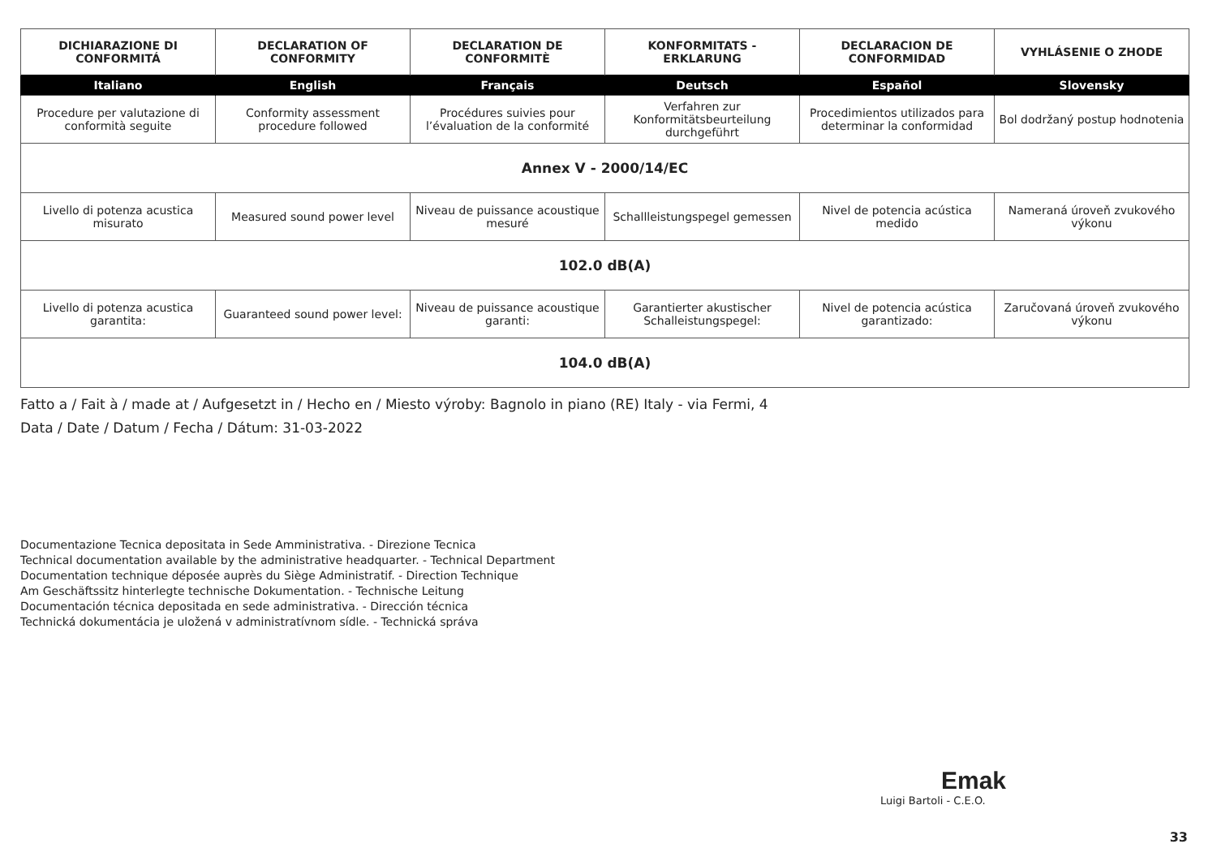| DICHIARAZIONE DI CONFORMITÁ | DECLARATION OF CONFORMITY | DECLARATION DE CONFORMITÈ | KONFORMITATS - ERKLARUNG | DECLARACION DE CONFORMIDAD | VYHLÁSENIE O ZHODE |
| --- | --- | --- | --- | --- | --- |
| Italiano | English | Français | Deutsch | Español | Slovensky |
| Procedure per valutazione di conformità seguite | Conformity assessment procedure followed | Procédures suivies pour l’évaluation de la conformité | Verfahren zur Konformitätsbeurteilung durchgeführt | Procedimientos utilizados para determinar la conformidad | Bol dodržaný postup hodnotenia |
| Annex V - 2000/14/EC | | | | | |
| Livello di potenza acustica misurato | Measured sound power level | Niveau de puissance acoustique mesuré | Schallleistungspegel gemessen | Nivel de potencia acústica medido | Nameraná úroveň zvukového výkonu |
| 102.0 dB(A) | | | | | |
| Livello di potenza acustica garantita: | Guaranteed sound power level: | Niveau de puissance acoustique garanti: | Garantierter akustischer Schalleistungspegel: | Nivel de potencia acústica garantizado: | Zaručovaná úroveň zvukového výkonu |
| 104.0 dB(A) | | | | | |
Fatto a / Fait à / made at / Aufgesetzt in / Hecho en / Miesto výroby: Bagnolo in piano (RE) Italy - via Fermi, 4
Data / Date / Datum / Fecha / Dátum: 31-03-2022
Documentazione Tecnica depositata in Sede Amministrativa. - Direzione Tecnica
Technical documentation available by the administrative headquarter. - Technical Department
Documentation technique déposée auprès du Siège Administratif. - Direction Technique
Am Geschäftssitz hinterlegte technische Dokumentation. - Technische Leitung
Documentación técnica depositada en sede administrativa. - Dirección técnica
Technická dokumentácia je uložená v administratívnom sídle. - Technická správa
Emak
Luigi Bartoli - C.E.O.
33